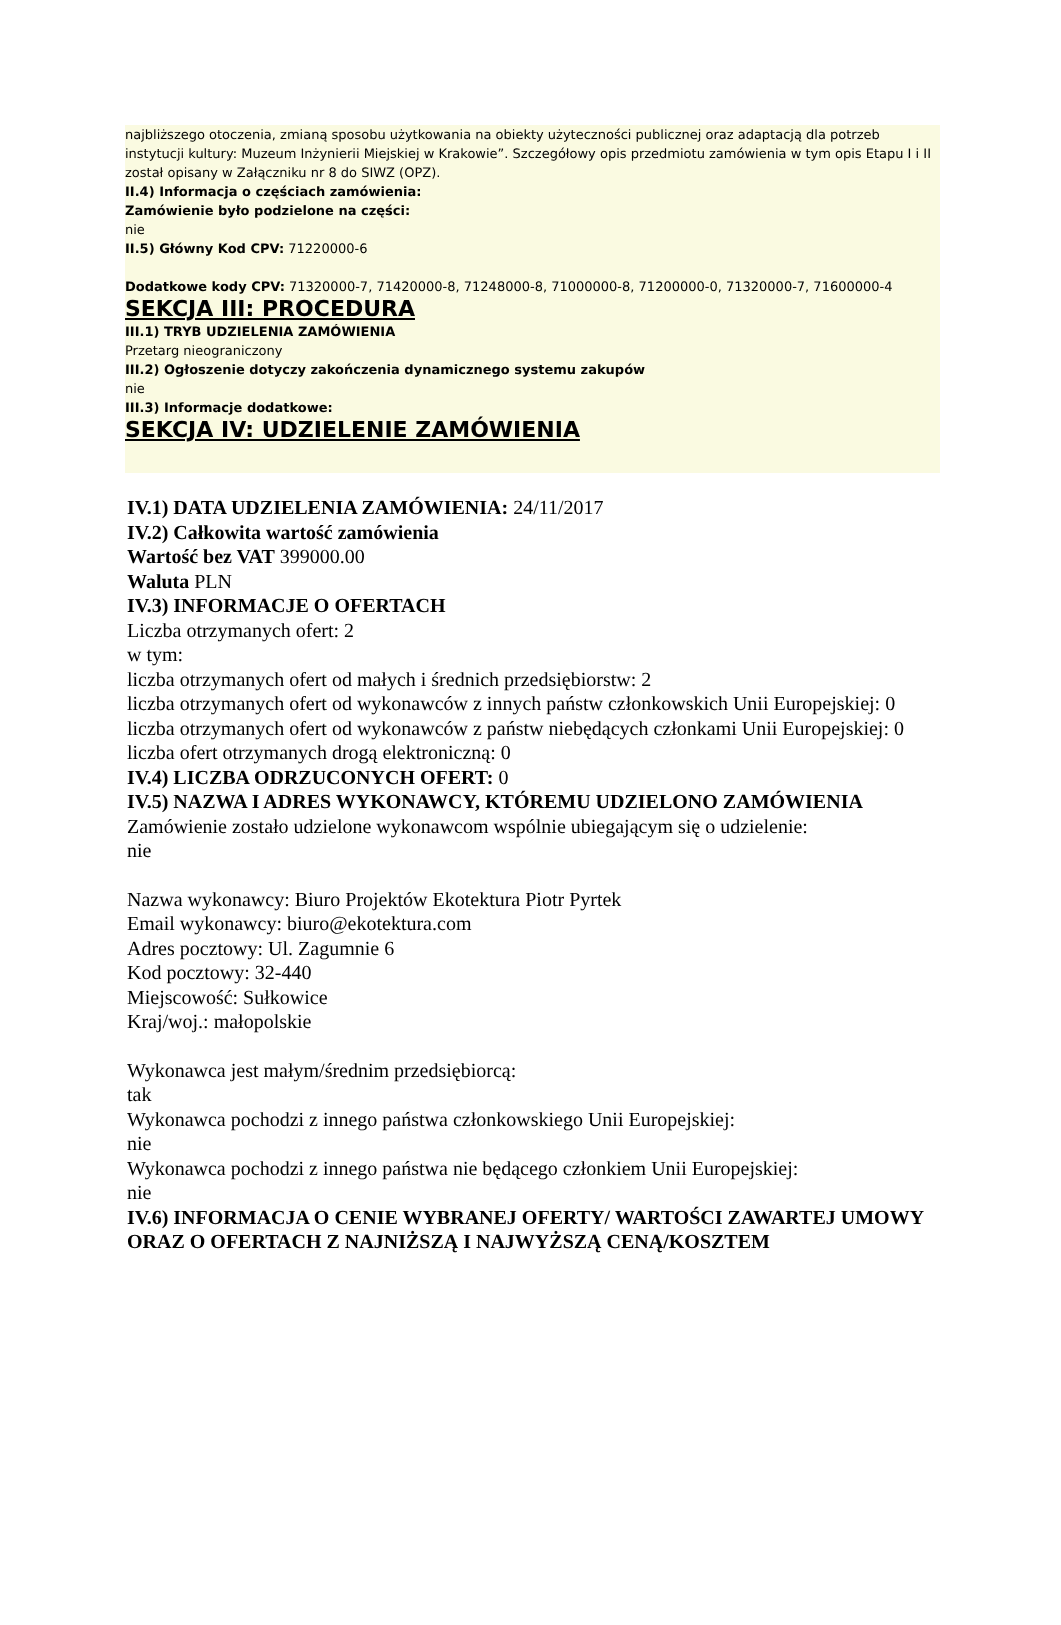najbliższego otoczenia, zmianą sposobu użytkowania na obiekty użyteczności publicznej oraz adaptacją dla potrzeb instytucji kultury: Muzeum Inżynierii Miejskiej w Krakowie”. Szczegółowy opis przedmiotu zamówienia w tym opis Etapu I i II został opisany w Załączniku nr 8 do SIWZ (OPZ).
II.4) Informacja o częściach zamówienia:
Zamówienie było podzielone na części:
nie
II.5) Główny Kod CPV: 71220000-6
Dodatkowe kody CPV: 71320000-7, 71420000-8, 71248000-8, 71000000-8, 71200000-0, 71320000-7, 71600000-4
SEKCJA III: PROCEDURA
III.1) TRYB UDZIELENIA ZAMÓWIENIA
Przetarg nieograniczony
III.2) Ogłoszenie dotyczy zakończenia dynamicznego systemu zakupów
nie
III.3) Informacje dodatkowe:
SEKCJA IV: UDZIELENIE ZAMÓWIENIA
IV.1) DATA UDZIELENIA ZAMÓWIENIA: 24/11/2017
IV.2) Całkowita wartość zamówienia
Wartość bez VAT 399000.00
Waluta PLN
IV.3) INFORMACJE O OFERTACH
Liczba otrzymanych ofert: 2
w tym:
liczba otrzymanych ofert od małych i średnich przedsiębiorstw: 2
liczba otrzymanych ofert od wykonawców z innych państw członkowskich Unii Europejskiej: 0
liczba otrzymanych ofert od wykonawców z państw niebędących członkami Unii Europejskiej: 0
liczba ofert otrzymanych drogą elektroniczną: 0
IV.4) LICZBA ODRZUCONYCH OFERT: 0
IV.5) NAZWA I ADRES WYKONAWCY, KTÓREMU UDZIELONO ZAMÓWIENIA
Zamówienie zostało udzielone wykonawcom wspólnie ubiegającym się o udzielenie:
nie
Nazwa wykonawcy: Biuro Projektów Ekotektura Piotr Pyrtek
Email wykonawcy: biuro@ekotektura.com
Adres pocztowy: Ul. Zagumnie 6
Kod pocztowy: 32-440
Miejscowość: Sułkowice
Kraj/woj.: małopolskie
Wykonawca jest małym/średnim przedsiębiorcą:
tak
Wykonawca pochodzi z innego państwa członkowskiego Unii Europejskiej:
nie
Wykonawca pochodzi z innego państwa nie będącego członkiem Unii Europejskiej:
nie
IV.6) INFORMACJA O CENIE WYBRANEJ OFERTY/ WARTOŚCI ZAWARTEJ UMOWY ORAZ O OFERTACH Z NAJNIŻSZĄ I NAJWYŻSZĄ CENĄ/KOSZTEM